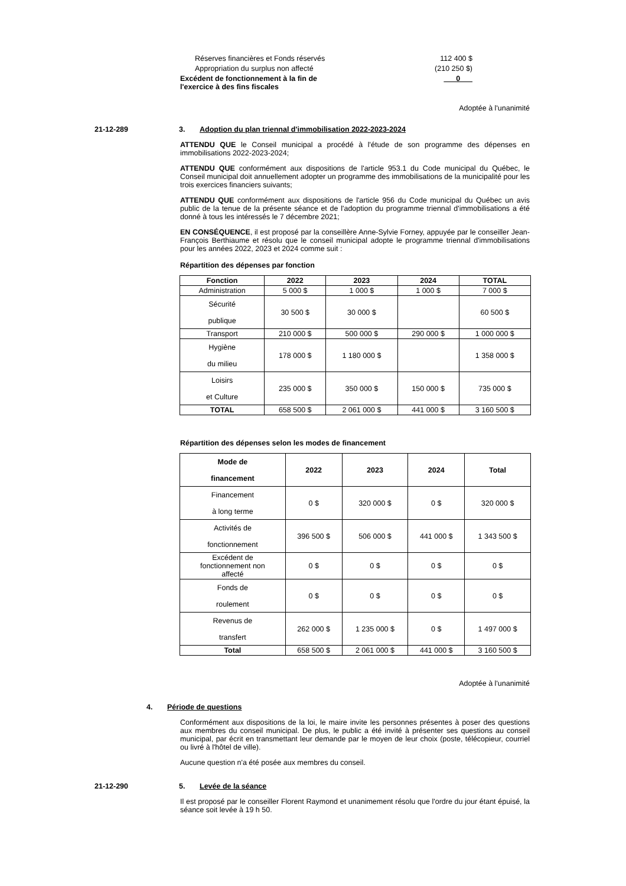Réserves financières et Fonds réservés 112 400 $
Appropriation du surplus non affecté (210 250 $)
Excédent de fonctionnement à la fin de
l'exercice à des fins fiscales 0
Adoptée à l'unanimité
21-12-289 3. Adoption du plan triennal d'immobilisation 2022-2023-2024
ATTENDU QUE le Conseil municipal a procédé à l'étude de son programme des dépenses en immobilisations 2022-2023-2024;
ATTENDU QUE conformément aux dispositions de l'article 953.1 du Code municipal du Québec, le Conseil municipal doit annuellement adopter un programme des immobilisations de la municipalité pour les trois exercices financiers suivants;
ATTENDU QUE conformément aux dispositions de l'article 956 du Code municipal du Québec un avis public de la tenue de la présente séance et de l'adoption du programme triennal d'immobilisations a été donné à tous les intéressés le 7 décembre 2021;
EN CONSÉQUENCE, il est proposé par la conseillère Anne-Sylvie Forney, appuyée par le conseiller Jean-François Berthiaume et résolu que le conseil municipal adopte le programme triennal d'immobilisations pour les années 2022, 2023 et 2024 comme suit :
Répartition des dépenses par fonction
| Fonction | 2022 | 2023 | 2024 | TOTAL |
| --- | --- | --- | --- | --- |
| Administration | 5 000 $ | 1 000 $ | 1 000 $ | 7 000 $ |
| Sécurité publique | 30 500 $ | 30 000 $ | | 60 500 $ |
| Transport | 210 000 $ | 500 000 $ | 290 000 $ | 1 000 000 $ |
| Hygiène du milieu | 178 000 $ | 1 180 000 $ | | 1 358 000 $ |
| Loisirs et Culture | 235 000 $ | 350 000 $ | 150 000 $ | 735 000 $ |
| TOTAL | 658 500 $ | 2 061 000 $ | 441 000 $ | 3 160 500 $ |
Répartition des dépenses selon les modes de financement
| Mode de financement | 2022 | 2023 | 2024 | Total |
| --- | --- | --- | --- | --- |
| Financement à long terme | 0 $ | 320 000 $ | 0 $ | 320 000 $ |
| Activités de fonctionnement | 396 500 $ | 506 000 $ | 441 000 $ | 1 343 500 $ |
| Excédent de fonctionnement non affecté | 0 $ | 0 $ | 0 $ | 0 $ |
| Fonds de roulement | 0 $ | 0 $ | 0 $ | 0 $ |
| Revenus de transfert | 262 000 $ | 1 235 000 $ | 0 $ | 1 497 000 $ |
| Total | 658 500 $ | 2 061 000 $ | 441 000 $ | 3 160 500 $ |
Adoptée à l'unanimité
4. Période de questions
Conformément aux dispositions de la loi, le maire invite les personnes présentes à poser des questions aux membres du conseil municipal. De plus, le public a été invité à présenter ses questions au conseil municipal, par écrit en transmettant leur demande par le moyen de leur choix (poste, télécopieur, courriel ou livré à l'hôtel de ville).
Aucune question n'a été posée aux membres du conseil.
21-12-290 5. Levée de la séance
Il est proposé par le conseiller Florent Raymond et unanimement résolu que l'ordre du jour étant épuisé, la séance soit levée à 19 h 50.